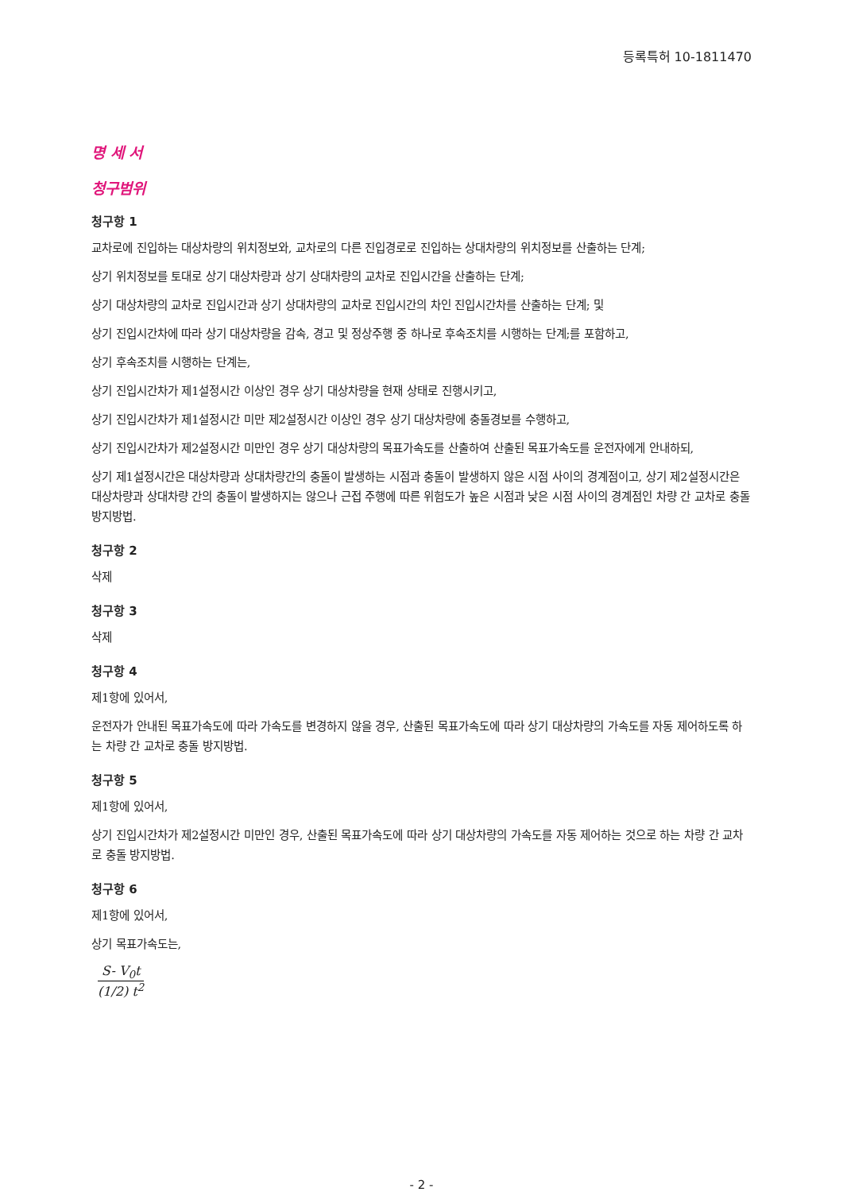등록특허 10-1811470
명 세 서
청구범위
청구항 1
교차로에 진입하는 대상차량의 위치정보와, 교차로의 다른 진입경로로 진입하는 상대차량의 위치정보를 산출하는 단계;
상기 위치정보를 토대로 상기 대상차량과 상기 상대차량의 교차로 진입시간을 산출하는 단계;
상기 대상차량의 교차로 진입시간과 상기 상대차량의 교차로 진입시간의 차인 진입시간차를 산출하는 단계; 및
상기 진입시간차에 따라 상기 대상차량을 감속, 경고 및 정상주행 중 하나로 후속조치를 시행하는 단계;를 포함하고,
상기 후속조치를 시행하는 단계는,
상기 진입시간차가 제1설정시간 이상인 경우 상기 대상차량을 현재 상태로 진행시키고,
상기 진입시간차가 제1설정시간 미만 제2설정시간 이상인 경우 상기 대상차량에 충돌경보를 수행하고,
상기 진입시간차가 제2설정시간 미만인 경우 상기 대상차량의 목표가속도를 산출하여 산출된 목표가속도를 운전자에게 안내하되,
상기 제1설정시간은 대상차량과 상대차량간의 충돌이 발생하는 시점과 충돌이 발생하지 않은 시점 사이의 경계점이고, 상기 제2설정시간은 대상차량과 상대차량 간의 충돌이 발생하지는 않으나 근접 주행에 따른 위험도가 높은 시점과 낮은 시점 사이의 경계점인 차량 간 교차로 충돌 방지방법.
청구항 2
삭제
청구항 3
삭제
청구항 4
제1항에 있어서,
운전자가 안내된 목표가속도에 따라 가속도를 변경하지 않을 경우, 산출된 목표가속도에 따라 상기 대상차량의 가속도를 자동 제어하도록 하는 차량 간 교차로 충돌 방지방법.
청구항 5
제1항에 있어서,
상기 진입시간차가 제2설정시간 미만인 경우, 산출된 목표가속도에 따라 상기 대상차량의 가속도를 자동 제어하는 것으로 하는 차량 간 교차로 충돌 방지방법.
청구항 6
제1항에 있어서,
상기 목표가속도는,
S- V<sub>0</sub>t
(1/2) t<sup>2</sup>
- 2 -